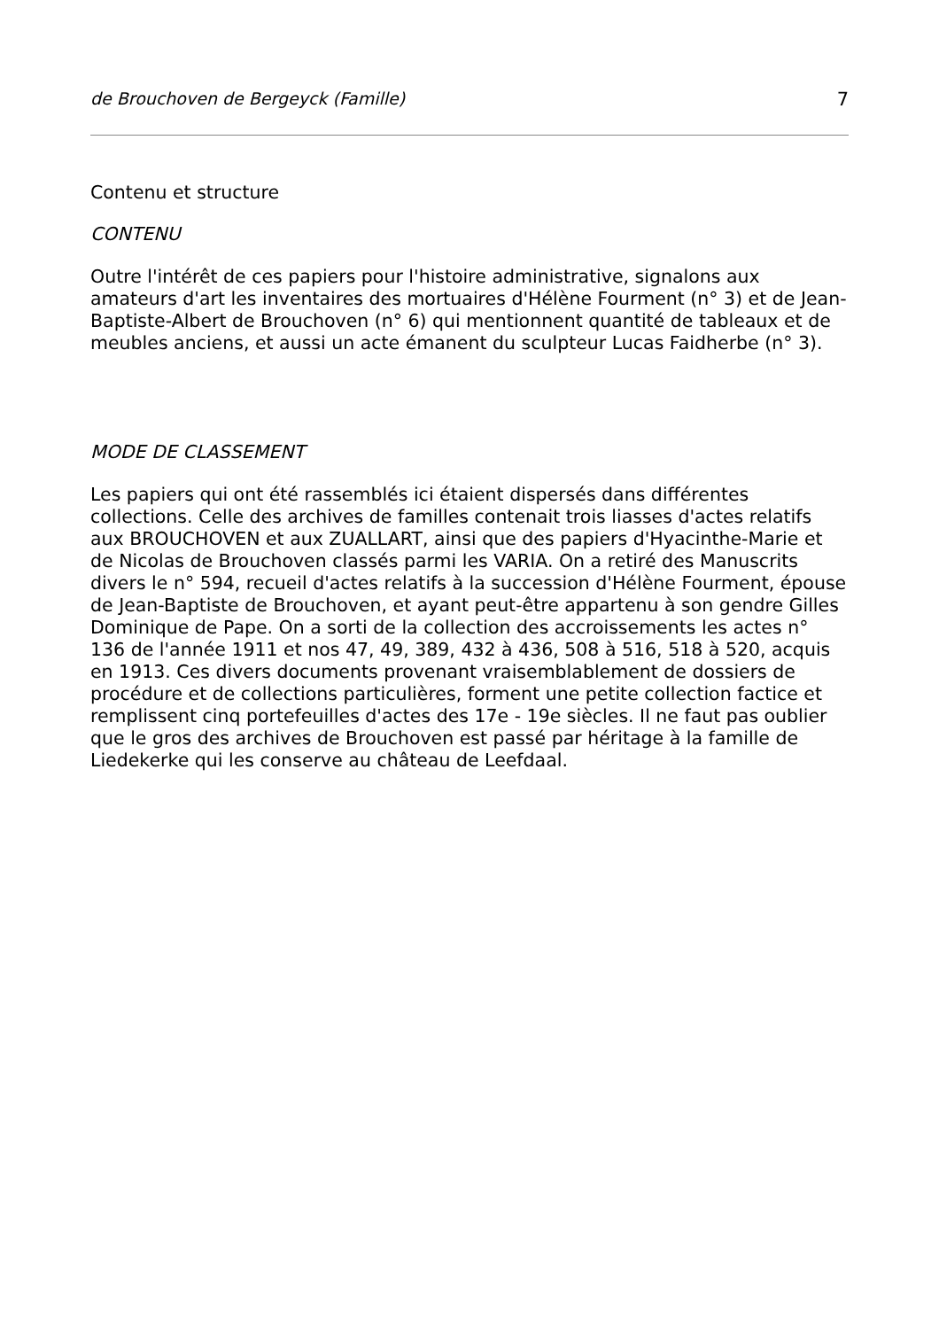de Brouchoven de Bergeyck (Famille) 7
Contenu et structure
CONTENU
Outre l'intérêt de ces papiers pour l'histoire administrative, signalons aux amateurs d'art les inventaires des mortuaires d'Hélène Fourment (n° 3) et de Jean-Baptiste-Albert de Brouchoven (n° 6) qui mentionnent quantité de tableaux et de meubles anciens, et aussi un acte émanent du sculpteur Lucas Faidherbe (n° 3).
MODE DE CLASSEMENT
Les papiers qui ont été rassemblés ici étaient dispersés dans différentes collections. Celle des archives de familles contenait trois liasses d'actes relatifs aux BROUCHOVEN et aux ZUALLART, ainsi que des papiers d'Hyacinthe-Marie et de Nicolas de Brouchoven classés parmi les VARIA. On a retiré des Manuscrits divers le n° 594, recueil d'actes relatifs à la succession d'Hélène Fourment, épouse de Jean-Baptiste de Brouchoven, et ayant peut-être appartenu à son gendre Gilles Dominique de Pape. On a sorti de la collection des accroissements les actes n° 136 de l'année 1911 et nos 47, 49, 389, 432 à 436, 508 à 516, 518 à 520, acquis en 1913. Ces divers documents provenant vraisemblablement de dossiers de procédure et de collections particulières, forment une petite collection factice et remplissent cinq portefeuilles d'actes des 17e - 19e siècles. Il ne faut pas oublier que le gros des archives de Brouchoven est passé par héritage à la famille de Liedekerke qui les conserve au château de Leefdaal.